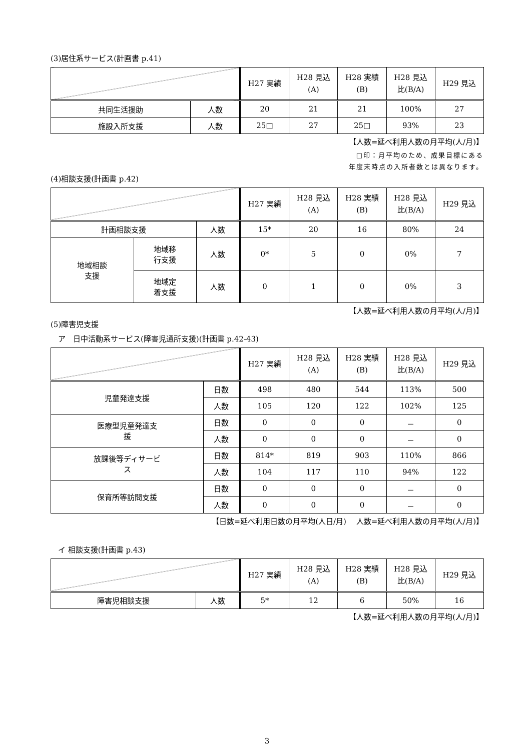(3)居住系サービス(計画書 p.41)
| | | H27 実績 | H28 見込 (A) | H28 実績 (B) | H28 見込 比(B/A) | H29 見込 |
| --- | --- | --- | --- | --- | --- | --- |
| 共同生活援助 | 人数 | 20 | 21 | 21 | 100% | 27 |
| 施設入所支援 | 人数 | 25□ | 27 | 25□ | 93% | 23 |
【人数=延べ利用人数の月平均(人/月)】
□印：月平均のため、成果目標にある
年度末時点の入所者数とは異なります。
(4)相談支援(計画書 p.42)
| | | | H27 実績 | H28 見込 (A) | H28 実績 (B) | H28 見込 比(B/A) | H29 見込 |
| --- | --- | --- | --- | --- | --- | --- | --- |
| 計画相談支援 | | 人数 | 15* | 20 | 16 | 80% | 24 |
| 地域相談 支援 | 地域移 行支援 | 人数 | 0* | 5 | 0 | 0% | 7 |
| | 地域定 着支援 | 人数 | 0 | 1 | 0 | 0% | 3 |
【人数=延べ利用人数の月平均(人/月)】
(5)障害児支援
　ア　日中活動系サービス(障害児通所支援)(計画書 p.42-43)
| | | H27 実績 | H28 見込 (A) | H28 実績 (B) | H28 見込 比(B/A) | H29 見込 |
| --- | --- | --- | --- | --- | --- | --- |
| 児童発達支援 | 日数 | 498 | 480 | 544 | 113% | 500 |
| | 人数 | 105 | 120 | 122 | 102% | 125 |
| 医療型児童発達支 援 | 日数 | 0 | 0 | 0 | － | 0 |
| | 人数 | 0 | 0 | 0 | － | 0 |
| 放課後等ディサービ ス | 日数 | 814* | 819 | 903 | 110% | 866 |
| | 人数 | 104 | 117 | 110 | 94% | 122 |
| 保育所等訪問支援 | 日数 | 0 | 0 | 0 | － | 0 |
| | 人数 | 0 | 0 | 0 | － | 0 |
【日数=延べ利用日数の月平均(人日/月)　 人数=延べ利用人数の月平均(人/月)】
　イ 相談支援(計画書 p.43)
| | | H27 実績 | H28 見込 (A) | H28 実績 (B) | H28 見込 比(B/A) | H29 見込 |
| --- | --- | --- | --- | --- | --- | --- |
| 障害児相談支援 | 人数 | 5* | 12 | 6 | 50% | 16 |
【人数=延べ利用人数の月平均(人/月)】
3